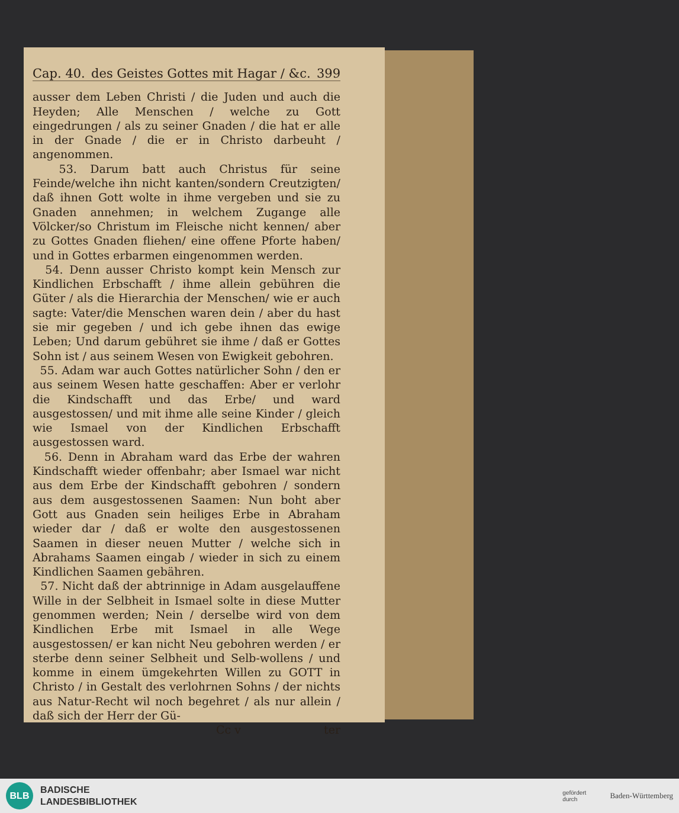Cap. 40. des Geistes Gottes mit Hagar / &c. 399
ausser dem Leben Christi / die Juden und auch die Heyden; Alle Menschen / welche zu Gott eingedrungen / als zu seiner Gnaden / die hat er alle in der Gnade / die er in Christo darbeuht / angenommen.
53. Darum batt auch Christus für seine Feinde/welche ihn nicht kanten/sondern Creutzigten/ daß ihnen Gott wolte in ihme vergeben und sie zu Gnaden annehmen; in welchem Zugange alle Völcker/so Christum im Fleische nicht kennen/ aber zu Gottes Gnaden fliehen/ eine offene Pforte haben/ und in Gottes erbarmen eingenommen werden.
54. Denn ausser Christo kompt kein Mensch zur Kindlichen Erbschafft / ihme allein gebühren die Güter / als die Hierarchia der Menschen/ wie er auch sagte: Vater/die Menschen waren dein / aber du hast sie mir gegeben / und ich gebe ihnen das ewige Leben; Und darum gebühret sie ihme / daß er Gottes Sohn ist / aus seinem Wesen von Ewigkeit gebohren.
55. Adam war auch Gottes natürlicher Sohn / den er aus seinem Wesen hatte geschaffen: Aber er verlohr die Kindschafft und das Erbe/ und ward ausgestossen/ und mit ihme alle seine Kinder / gleich wie Ismael von der Kindlichen Erbschafft ausgestossen ward.
56. Denn in Abraham ward das Erbe der wahren Kindschafft wieder offenbahr; aber Ismael war nicht aus dem Erbe der Kindschafft gebohren / sondern aus dem ausgestossenen Saamen: Nun boht aber Gott aus Gnaden sein heiliges Erbe in Abraham wieder dar / daß er wolte den ausgestossenen Saamen in dieser neuen Mutter / welche sich in Abrahams Saamen eingab / wieder in sich zu einem Kindlichen Saamen gebähren.
57. Nicht daß der abtrinnige in Adam ausgelauffene Wille in der Selbheit in Ismael solte in diese Mutter genommen werden; Nein / derselbe wird von dem Kindlichen Erbe mit Ismael in alle Wege ausgestossen/ er kan nicht Neu gebohren werden / er sterbe denn seiner Selbheit und Selb-wollens / und komme in einem ümgekehrten Willen zu GOTT in Christo / in Gestalt des verlohrnen Sohns / der nichts aus Natur-Recht wil noch begehret / als nur allein / daß sich der Herr der Gü-
Cc v ter
BLB
BADISCHE
LANDESBIBLIOTHEK
gefördert
durch Baden-Württemberg